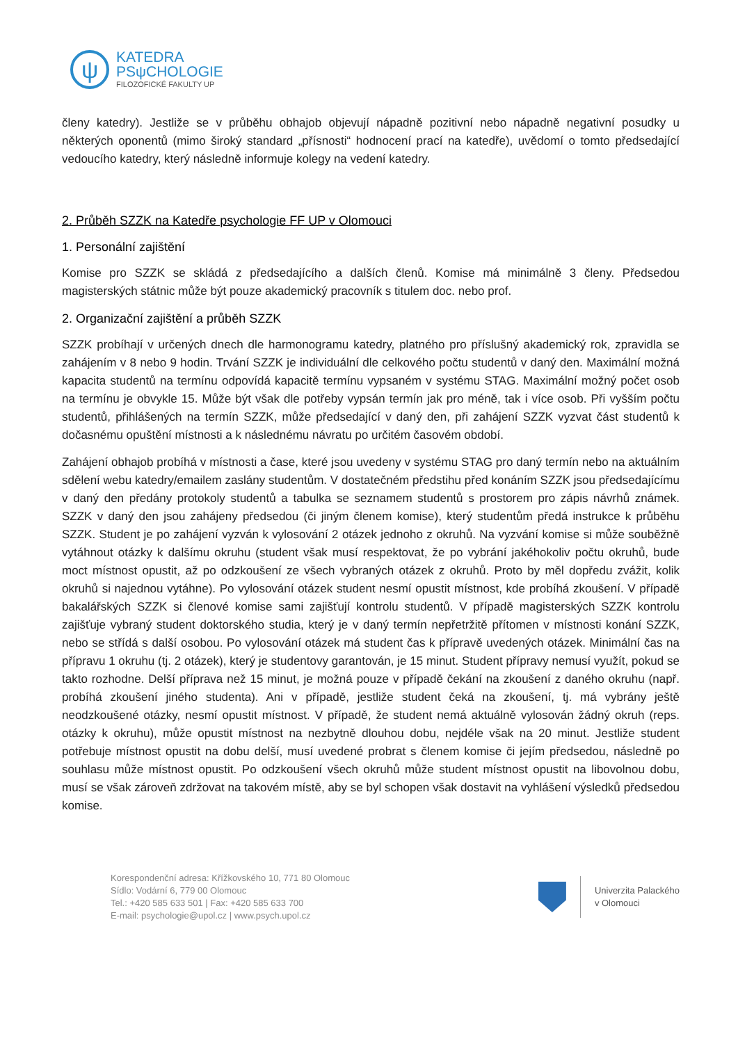ψ
KATEDRA
PSψCHOLOGIE
FILOZOFICKÉ FAKULTY UP
členy katedry). Jestliže se v průběhu obhajob objevují nápadně pozitivní nebo nápadně negativní posudky u některých oponentů (mimo široký standard „přísnosti“ hodnocení prací na katedře), uvědomí o tomto předsedající vedoucího katedry, který následně informuje kolegy na vedení katedry.
2. Průběh SZZK na Katedře psychologie FF UP v Olomouci
1. Personální zajištění
Komise pro SZZK se skládá z předsedajícího a dalších členů. Komise má minimálně 3 členy. Předsedou magisterských státnic může být pouze akademický pracovník s titulem doc. nebo prof.
2. Organizační zajištění a průběh SZZK
SZZK probíhají v určených dnech dle harmonogramu katedry, platného pro příslušný akademický rok, zpravidla se zahájením v 8 nebo 9 hodin. Trvání SZZK je individuální dle celkového počtu studentů v daný den. Maximální možná kapacita studentů na termínu odpovídá kapacitě termínu vypsaném v systému STAG. Maximální možný počet osob na termínu je obvykle 15. Může být však dle potřeby vypsán termín jak pro méně, tak i více osob. Při vyšším počtu studentů, přihlášených na termín SZZK, může předsedající v daný den, při zahájení SZZK vyzvat část studentů k dočasnému opuštění místnosti a k následnému návratu po určitém časovém období.
Zahájení obhajob probíhá v místnosti a čase, které jsou uvedeny v systému STAG pro daný termín nebo na aktuálním sdělení webu katedry/emailem zaslány studentům. V dostatečném předstihu před konáním SZZK jsou předsedajícímu v daný den předány protokoly studentů a tabulka se seznamem studentů s prostorem pro zápis návrhů známek. SZZK v daný den jsou zahájeny předsedou (či jiným členem komise), který studentům předá instrukce k průběhu SZZK. Student je po zahájení vyzván k vylosování 2 otázek jednoho z okruhů. Na vyzvání komise si může souběžně vytáhnout otázky k dalšímu okruhu (student však musí respektovat, že po vybrání jakéhokoliv počtu okruhů, bude moct místnost opustit, až po odzkoušení ze všech vybraných otázek z okruhů. Proto by měl dopředu zvážit, kolik okruhů si najednou vytáhne). Po vylosování otázek student nesmí opustit místnost, kde probíhá zkoušení. V případě bakalářských SZZK si členové komise sami zajišťují kontrolu studentů. V případě magisterských SZZK kontrolu zajišťuje vybraný student doktorského studia, který je v daný termín nepřetržitě přítomen v místnosti konání SZZK, nebo se střídá s další osobou. Po vylosování otázek má student čas k přípravě uvedených otázek. Minimální čas na přípravu 1 okruhu (tj. 2 otázek), který je studentovy garantován, je 15 minut. Student přípravy nemusí využít, pokud se takto rozhodne. Delší příprava než 15 minut, je možná pouze v případě čekání na zkoušení z daného okruhu (např. probíhá zkoušení jiného studenta). Ani v případě, jestliže student čeká na zkoušení, tj. má vybrány ještě neodzkoušené otázky, nesmí opustit místnost. V případě, že student nemá aktuálně vylosován žádný okruh (reps. otázky k okruhu), může opustit místnost na nezbytně dlouhou dobu, nejdéle však na 20 minut. Jestliže student potřebuje místnost opustit na dobu delší, musí uvedené probrat s členem komise či jejím předsedou, následně po souhlasu může místnost opustit. Po odzkoušení všech okruhů může student místnost opustit na libovolnou dobu, musí se však zároveň zdržovat na takovém místě, aby se byl schopen však dostavit na vyhlášení výsledků předsedou komise.
Korespondenční adresa: Křížkovského 10, 771 80 Olomouc
Sídlo: Vodární 6, 779 00 Olomouc
Tel.: +420 585 633 501 | Fax: +420 585 633 700
E-mail: psychologie@upol.cz | www.psych.upol.cz
Univerzita Palackého
v Olomouci